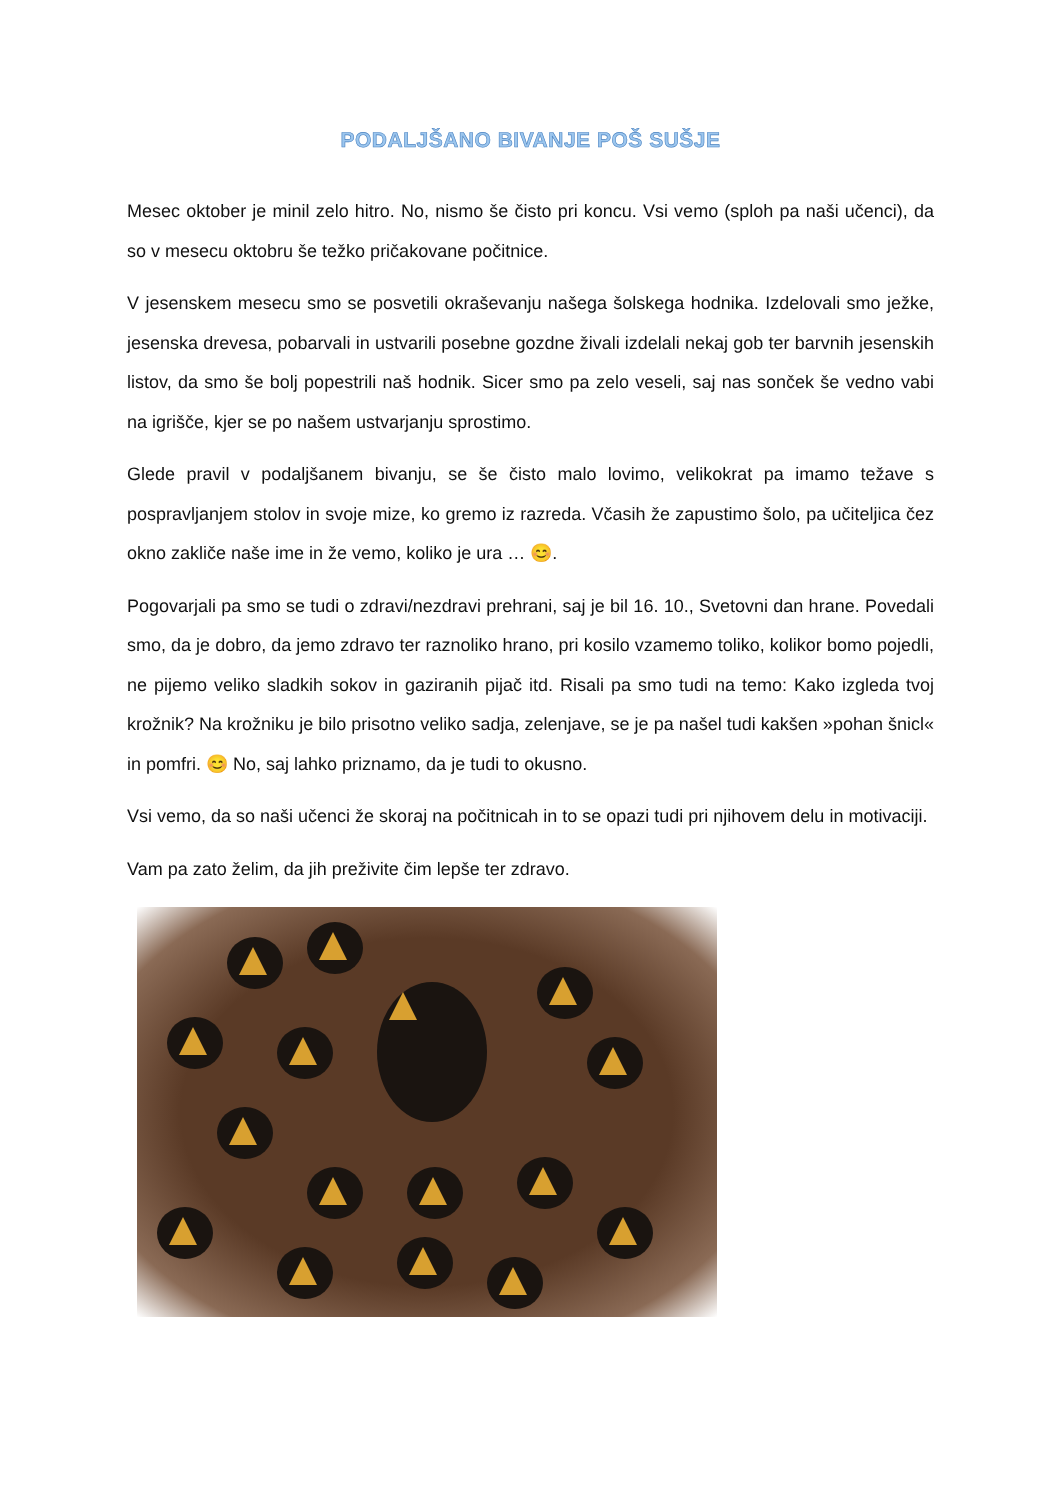PODALJŠANO BIVANJE POŠ SUŠJE
Mesec oktober je minil zelo hitro. No, nismo še čisto pri koncu. Vsi vemo (sploh pa naši učenci), da so v mesecu oktobru še težko pričakovane počitnice.
V jesenskem mesecu smo se posvetili okraševanju našega šolskega hodnika. Izdelovali smo ježke, jesenska drevesa, pobarvali in ustvarili posebne gozdne živali izdelali nekaj gob ter barvnih jesenskih listov, da smo še bolj popestrili naš hodnik. Sicer smo pa zelo veseli, saj nas sonček še vedno vabi na igrišče, kjer se po našem ustvarjanju sprostimo.
Glede pravil v podaljšanem bivanju, se še čisto malo lovimo, velikokrat pa imamo težave s pospravljanjem stolov in svoje mize, ko gremo iz razreda. Včasih že zapustimo šolo, pa učiteljica čez okno zakliče naše ime in že vemo, koliko je ura … 😊.
Pogovarjali pa smo se tudi o zdravi/nezdravi prehrani, saj je bil 16. 10., Svetovni dan hrane. Povedali smo, da je dobro, da jemo zdravo ter raznoliko hrano, pri kosilo vzamemo toliko, kolikor bomo pojedli, ne pijemo veliko sladkih sokov in gaziranih pijač itd. Risali pa smo tudi na temo: Kako izgleda tvoj krožnik? Na krožniku je bilo prisotno veliko sadja, zelenjave, se je pa našel tudi kakšen »pohan šnicl« in pomfri. 😊 No, saj lahko priznamo, da je tudi to okusno.
Vsi vemo, da so naši učenci že skoraj na počitnicah in to se opazi tudi pri njihovem delu in motivaciji.
Vam pa zato želim, da jih preživite čim lepše ter zdravo.